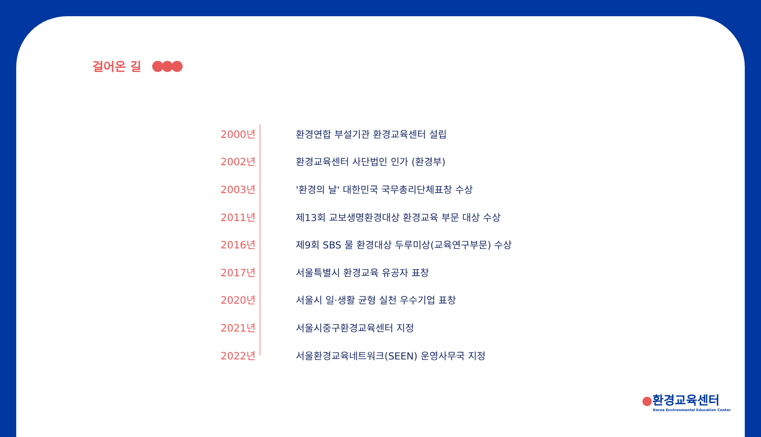걸어온 길
2000년 환경연합 부설기관 환경교육센터 설립
2002년 환경교육센터 사단법인 인가 (환경부)
2003년
'환경의 날' 대한민국 국무총리단체표창 수상
2011년
제13회 교보생명환경대상 환경교육 부문 대상 수상
2016년
제9회 SBS 물 환경대상 두루미상(교육연구부문) 수상
2017년 서울특별시 환경교육 유공자 표창
2020년
서울시 일·생활 균형 실천 우수기업 표창
2021년 서울시중구환경교육센터 지정
2022년
서울환경교육네트워크(SEEN) 운영사무국 지정
●환경교육센터
Korea Environmental Education Center